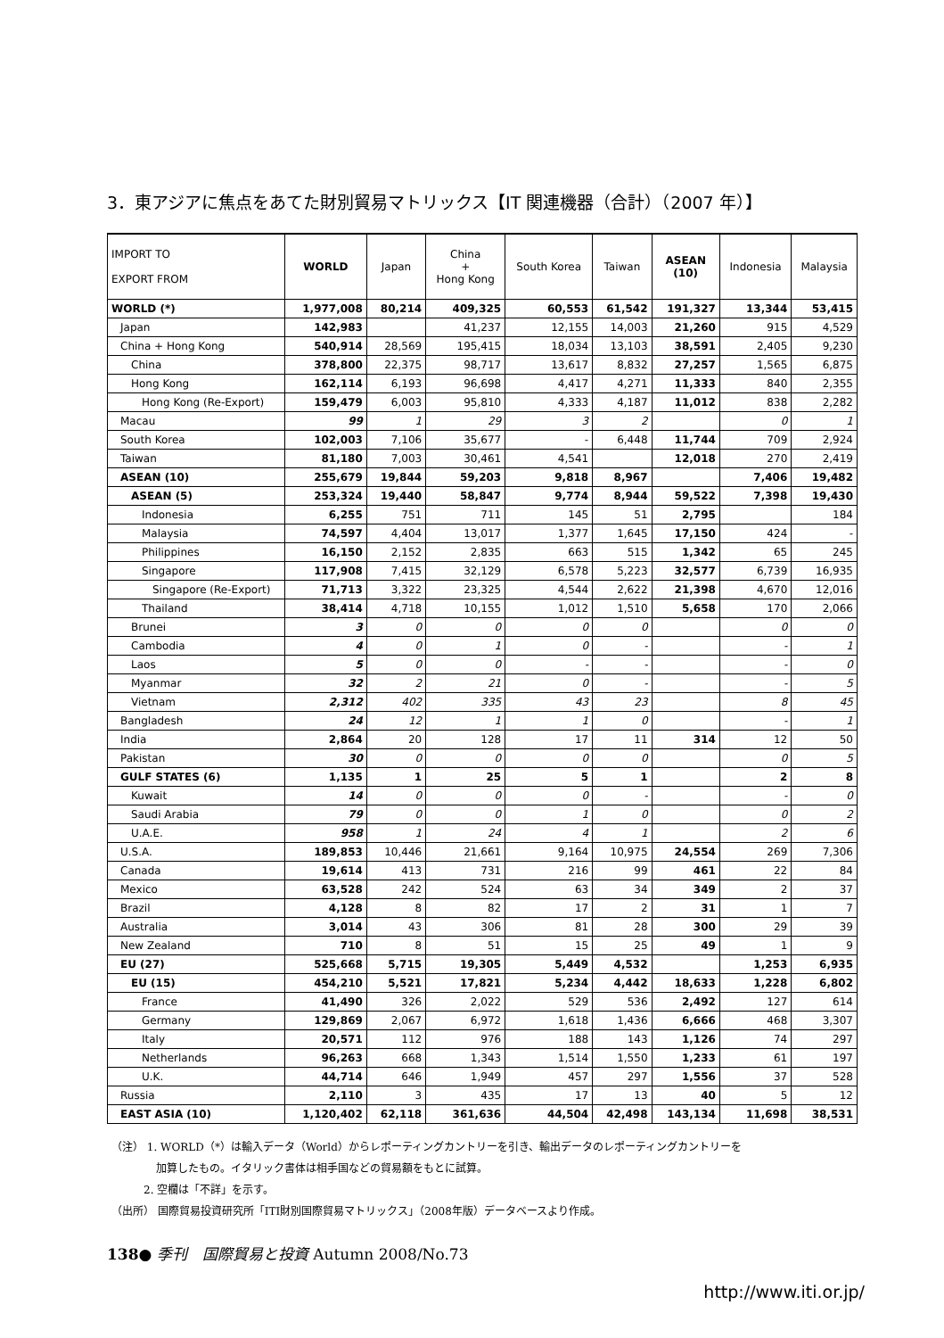3．東アジアに焦点をあてた財別貿易マトリックス【IT 関連機器（合計）（2007 年）】
| IMPORT TO EXPORT FROM | WORLD | Japan | China + Hong Kong | South Korea | Taiwan | ASEAN (10) | Indonesia | Malaysia |
| --- | --- | --- | --- | --- | --- | --- | --- | --- |
| WORLD (*) | 1,977,008 | 80,214 | 409,325 | 60,553 | 61,542 | 191,327 | 13,344 | 53,415 |
| Japan | 142,983 | | 41,237 | 12,155 | 14,003 | 21,260 | 915 | 4,529 |
| China + Hong Kong | 540,914 | 28,569 | 195,415 | 18,034 | 13,103 | 38,591 | 2,405 | 9,230 |
| China | 378,800 | 22,375 | 98,717 | 13,617 | 8,832 | 27,257 | 1,565 | 6,875 |
| Hong Kong | 162,114 | 6,193 | 96,698 | 4,417 | 4,271 | 11,333 | 840 | 2,355 |
| Hong Kong (Re-Export) | 159,479 | 6,003 | 95,810 | 4,333 | 4,187 | 11,012 | 838 | 2,282 |
| Macau | 99 | 1 | 29 | 3 | 2 | | 0 | 1 |
| South Korea | 102,003 | 7,106 | 35,677 | - | 6,448 | 11,744 | 709 | 2,924 |
| Taiwan | 81,180 | 7,003 | 30,461 | 4,541 | | 12,018 | 270 | 2,419 |
| ASEAN (10) | 255,679 | 19,844 | 59,203 | 9,818 | 8,967 | | 7,406 | 19,482 |
| ASEAN (5) | 253,324 | 19,440 | 58,847 | 9,774 | 8,944 | 59,522 | 7,398 | 19,430 |
| Indonesia | 6,255 | 751 | 711 | 145 | 51 | 2,795 | | 184 |
| Malaysia | 74,597 | 4,404 | 13,017 | 1,377 | 1,645 | 17,150 | 424 | - |
| Philippines | 16,150 | 2,152 | 2,835 | 663 | 515 | 1,342 | 65 | 245 |
| Singapore | 117,908 | 7,415 | 32,129 | 6,578 | 5,223 | 32,577 | 6,739 | 16,935 |
| Singapore (Re-Export) | 71,713 | 3,322 | 23,325 | 4,544 | 2,622 | 21,398 | 4,670 | 12,016 |
| Thailand | 38,414 | 4,718 | 10,155 | 1,012 | 1,510 | 5,658 | 170 | 2,066 |
| Brunei | 3 | 0 | 0 | 0 | 0 | | 0 | 0 |
| Cambodia | 4 | 0 | 1 | 0 | - | | - | 1 |
| Laos | 5 | 0 | 0 | - | - | | - | 0 |
| Myanmar | 32 | 2 | 21 | 0 | - | | - | 5 |
| Vietnam | 2,312 | 402 | 335 | 43 | 23 | | 8 | 45 |
| Bangladesh | 24 | 12 | 1 | 1 | 0 | | - | 1 |
| India | 2,864 | 20 | 128 | 17 | 11 | 314 | 12 | 50 |
| Pakistan | 30 | 0 | 0 | 0 | 0 | | 0 | 5 |
| GULF STATES (6) | 1,135 | 1 | 25 | 5 | 1 | | 2 | 8 |
| Kuwait | 14 | 0 | 0 | 0 | - | | - | 0 |
| Saudi Arabia | 79 | 0 | 0 | 1 | 0 | | 0 | 2 |
| U.A.E. | 958 | 1 | 24 | 4 | 1 | | 2 | 6 |
| U.S.A. | 189,853 | 10,446 | 21,661 | 9,164 | 10,975 | 24,554 | 269 | 7,306 |
| Canada | 19,614 | 413 | 731 | 216 | 99 | 461 | 22 | 84 |
| Mexico | 63,528 | 242 | 524 | 63 | 34 | 349 | 2 | 37 |
| Brazil | 4,128 | 8 | 82 | 17 | 2 | 31 | 1 | 7 |
| Australia | 3,014 | 43 | 306 | 81 | 28 | 300 | 29 | 39 |
| New Zealand | 710 | 8 | 51 | 15 | 25 | 49 | 1 | 9 |
| EU (27) | 525,668 | 5,715 | 19,305 | 5,449 | 4,532 | | 1,253 | 6,935 |
| EU (15) | 454,210 | 5,521 | 17,821 | 5,234 | 4,442 | 18,633 | 1,228 | 6,802 |
| France | 41,490 | 326 | 2,022 | 529 | 536 | 2,492 | 127 | 614 |
| Germany | 129,869 | 2,067 | 6,972 | 1,618 | 1,436 | 6,666 | 468 | 3,307 |
| Italy | 20,571 | 112 | 976 | 188 | 143 | 1,126 | 74 | 297 |
| Netherlands | 96,263 | 668 | 1,343 | 1,514 | 1,550 | 1,233 | 61 | 197 |
| U.K. | 44,714 | 646 | 1,949 | 457 | 297 | 1,556 | 37 | 528 |
| Russia | 2,110 | 3 | 435 | 17 | 13 | 40 | 5 | 12 |
| EAST ASIA (10) | 1,120,402 | 62,118 | 361,636 | 44,504 | 42,498 | 143,134 | 11,698 | 38,531 |
（注） 1. WORLD（*）は輸入データ（World）からレポーティングカントリーを引き、輸出データのレポーティングカントリーを
加算したもの。イタリック書体は相手国などの貿易額をもとに試算。
2. 空欄は「不詳」を示す。
（出所） 国際貿易投資研究所「ITI財別国際貿易マトリックス」（2008年版）データベースより作成。
138● 季刊　国際貿易と投資 Autumn 2008/No.73
http://www.iti.or.jp/